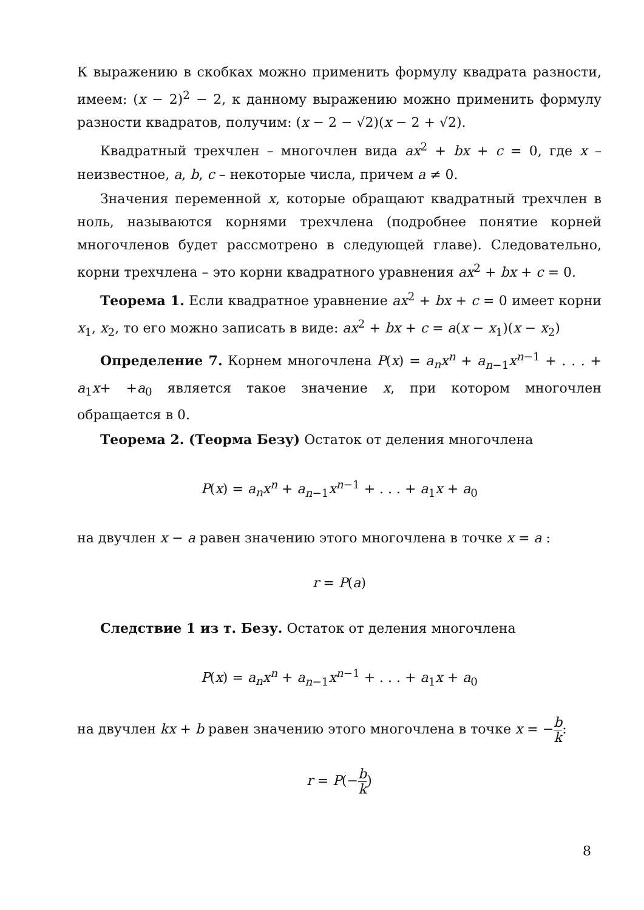К выражению в скобках можно применить формулу квадрата разности, имеем: (x − 2)<sup>2</sup> − 2, к данному выражению можно применить формулу разности квадратов, получим: (x − 2 − √2)(x − 2 + √2).
Квадратный трехчлен – многочлен вида ax<sup>2</sup> + bx + c = 0, где x – неизвестное, a, b, c – некоторые числа, причем a ≠ 0.
Значения переменной x, которые обращают квадратный трехчлен в ноль, называются корнями трехчлена (подробнее понятие корней многочленов будет рассмотрено в следующей главе). Следовательно, корни трехчлена – это корни квадратного уравнения ax<sup>2</sup> + bx + c = 0.
Теорема 1. Если квадратное уравнение ax<sup>2</sup> + bx + c = 0 имеет корни x<sub>1</sub>, x<sub>2</sub>, то его можно записать в виде: ax<sup>2</sup> + bx + c = a(x − x<sub>1</sub>)(x − x<sub>2</sub>)
Определение 7. Корнем многочлена P(x) = a<sub>n</sub>x<sup>n</sup> + a<sub>n−1</sub>x<sup>n−1</sup> + . . . + a<sub>1</sub>x+ +a<sub>0</sub> является такое значение x, при котором многочлен обращается в 0.
Теорема 2. (Теорма Безу) Остаток от деления многочлена
P(x) = a<sub>n</sub>x<sup>n</sup> + a<sub>n−1</sub>x<sup>n−1</sup> + . . . + a<sub>1</sub>x + a<sub>0</sub>
на двучлен x − a равен значению этого многочлена в точке x = a :
r = P(a)
Следствие 1 из т. Безу. Остаток от деления многочлена
P(x) = a<sub>n</sub>x<sup>n</sup> + a<sub>n−1</sub>x<sup>n−1</sup> + . . . + a<sub>1</sub>x + a<sub>0</sub>
на двучлен kx + b равен значению этого многочлена в точке x = −b k:
r = P(−b k)
8